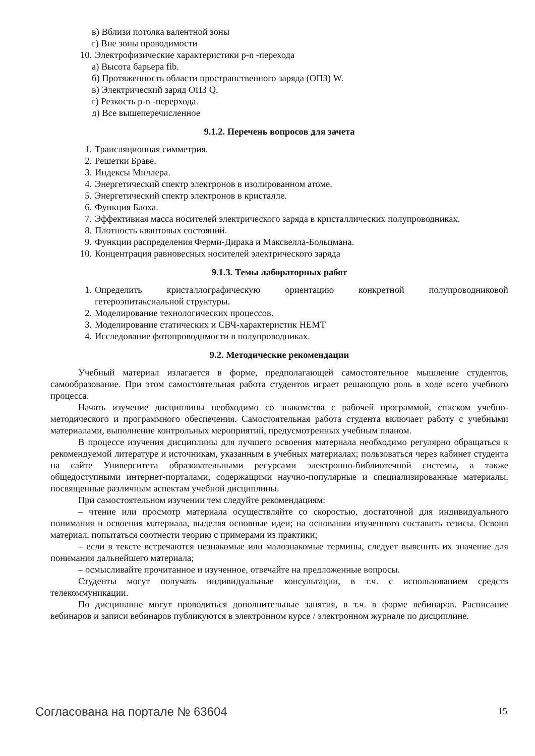в) Вблизи потолка валентной зоны
г) Вне зоны проводимости
10. Электрофизические характеристики p-n -перехода
а) Высота барьера fib.
б) Протяженность области пространственного заряда (ОПЗ) W.
в) Электрический заряд ОПЗ Q.
г) Резкость p-n -перерхода.
д) Все вышеперечисленное
9.1.2. Перечень вопросов для зачета
1. Трансляционная симметрия.
2. Решетки Браве.
3. Индексы Миллера.
4. Энергетический спектр электронов в изолированном атоме.
5. Энергетический спектр электронов в кристалле.
6. Функция Блоха.
7. Эффективная масса носителей электрического заряда в кристаллических полупроводниках.
8. Плотность квантовых состояний.
9. Функции распределения Ферми-Дирака и Максвелла-Больцмана.
10. Концентрация равновесных носителей электрического заряда
9.1.3. Темы лабораторных работ
1. Определить кристаллографическую ориентацию конкретной полупроводниковой гетероэпитаксиальной структуры.
2. Моделирование технологических процессов.
3. Моделирование статических и СВЧ-характеристик HEMT
4. Исследование фотопроводимости в полупроводниках.
9.2. Методические рекомендации
Учебный материал излагается в форме, предполагающей самостоятельное мышление студентов, самообразование. При этом самостоятельная работа студентов играет решающую роль в ходе всего учебного процесса.
Начать изучение дисциплины необходимо со знакомства с рабочей программой, списком учебно-методического и программного обеспечения. Самостоятельная работа студента включает работу с учебными материалами, выполнение контрольных мероприятий, предусмотренных учебным планом.
В процессе изучения дисциплины для лучшего освоения материала необходимо регулярно обращаться к рекомендуемой литературе и источникам, указанным в учебных материалах; пользоваться через кабинет студента на сайте Университета образовательными ресурсами электронно-библиотечной системы, а также общедоступными интернет-порталами, содержащими научно-популярные и специализированные материалы, посвященные различным аспектам учебной дисциплины.
При самостоятельном изучении тем следуйте рекомендациям:
– чтение или просмотр материала осуществляйте со скоростью, достаточной для индивидуального понимания и освоения материала, выделяя основные идеи; на основании изученного составить тезисы. Освоив материал, попытаться соотнести теорию с примерами из практики;
– если в тексте встречаются незнакомые или малознакомые термины, следует выяснить их значение для понимания дальнейшего материала;
– осмысливайте прочитанное и изученное, отвечайте на предложенные вопросы.
Студенты могут получать индивидуальные консультации, в т.ч. с использованием средств телекоммуникации.
По дисциплине могут проводиться дополнительные занятия, в т.ч. в форме вебинаров. Расписание вебинаров и записи вебинаров публикуются в электронном курсе / электронном журнале по дисциплине.
Согласована на портале № 63604 15